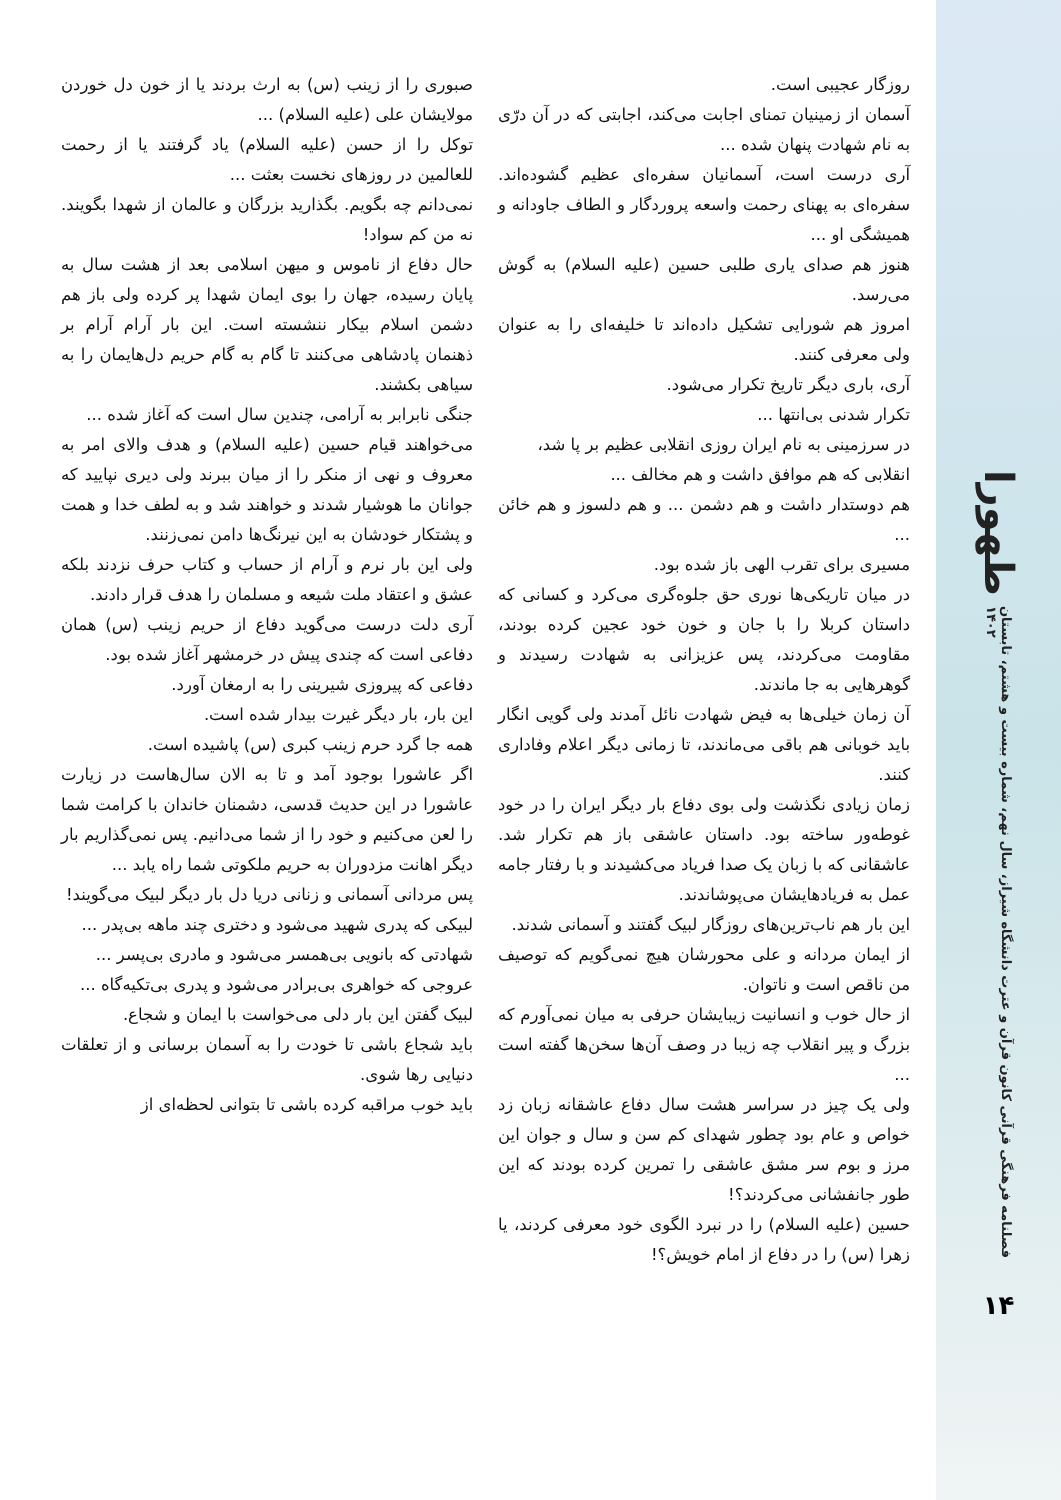طهورا
فصلنامه فرهنگی قرآنی کانون قرآن و عترت دانشگاه شیراز، سال نهم، شماره بیست و هشتم، تابستان ۱۴۰۲
۱۴
روزگار عجیبی است.
آسمان از زمینیان تمنای اجابت می‌کند، اجابتی که در آن درّی به نام شهادت پنهان شده ...
آری درست است، آسمانیان سفره‌ای عظیم گشوده‌اند. سفره‌ای به پهنای رحمت واسعه پروردگار و الطاف جاودانه و همیشگی او ...
هنوز هم صدای یاری طلبی حسین (علیه السلام) به گوش می‌رسد.
امروز هم شورایی تشکیل داده‌اند تا خلیفه‌ای را به عنوان ولی معرفی کنند.
آری، باری دیگر تاریخ تکرار می‌شود.
تکرار شدنی بی‌انتها ...
در سرزمینی به نام ایران روزی انقلابی عظیم بر پا شد،
انقلابی که هم موافق داشت و هم مخالف ...
هم دوستدار داشت و هم دشمن ... و هم دلسوز و هم خائن ...
مسیری برای تقرب الهی باز شده بود.
در میان تاریکی‌ها نوری حق جلوه‌گری می‌کرد و کسانی که داستان کربلا را با جان و خون خود عجین کرده بودند، مقاومت می‌کردند، پس عزیزانی به شهادت رسیدند و گوهرهایی به جا ماندند.
آن زمان خیلی‌ها به فیض شهادت نائل آمدند ولی گویی انگار باید خوبانی هم باقی می‌ماندند، تا زمانی دیگر اعلام وفاداری کنند.
زمان زیادی نگذشت ولی بوی دفاع بار دیگر ایران را در خود غوطه‌ور ساخته بود. داستان عاشقی باز هم تکرار شد. عاشقانی که با زبان یک صدا فریاد می‌کشیدند و با رفتار جامه عمل به فریادهایشان می‌پوشاندند.
این بار هم ناب‌ترین‌های روزگار لبیک گفتند و آسمانی شدند.
از ایمان مردانه و علی محورشان هیچ نمی‌گویم که توصیف من ناقص است و ناتوان.
از حال خوب و انسانیت زیبایشان حرفی به میان نمی‌آورم که بزرگ و پیر انقلاب چه زیبا در وصف آن‌ها سخن‌ها گفته است ...
ولی یک چیز در سراسر هشت سال دفاع عاشقانه زبان زد خواص و عام بود چطور شهدای کم سن و سال و جوان این مرز و بوم سر مشق عاشقی را تمرین کرده بودند که این طور جانفشانی می‌کردند؟!
حسین (علیه السلام) را در نبرد الگوی خود معرفی کردند، یا زهرا (س) را در دفاع از امام خویش؟!
صبوری را از زینب (س) به ارث بردند یا از خون دل خوردن مولایشان علی (علیه السلام) ...
توکل را از حسن (علیه السلام) یاد گرفتند یا از رحمت للعالمین در روزهای نخست بعثت ...
نمی‌دانم چه بگویم. بگذارید بزرگان و عالمان از شهدا بگویند. نه من کم سواد!
حال دفاع از ناموس و میهن اسلامی بعد از هشت سال به پایان رسیده، جهان را بوی ایمان شهدا پر کرده ولی باز هم دشمن اسلام بیکار ننشسته است. این بار آرام آرام بر ذهنمان پادشاهی می‌کنند تا گام به گام حریم دل‌هایمان را به سیاهی بکشند.
جنگی نابرابر به آرامی، چندین سال است که آغاز شده ...
می‌خواهند قیام حسین (علیه السلام) و هدف والای امر به معروف و نهی از منکر را از میان ببرند ولی دیری نپایید که جوانان ما هوشیار شدند و خواهند شد و به لطف خدا و همت و پشتکار خودشان به این نیرنگ‌ها دامن نمی‌زنند.
ولی این بار نرم و آرام از حساب و کتاب حرف نزدند بلکه عشق و اعتقاد ملت شیعه و مسلمان را هدف قرار دادند.
آری دلت درست می‌گوید دفاع از حریم زینب (س) همان دفاعی است که چندی پیش در خرمشهر آغاز شده بود.
دفاعی که پیروزی شیرینی را به ارمغان آورد.
این بار، بار دیگر غیرت بیدار شده است.
همه جا گرد حرم زینب کبری (س) پاشیده است.
اگر عاشورا بوجود آمد و تا به الان سال‌هاست در زیارت عاشورا در این حدیث قدسی، دشمنان خاندان با کرامت شما را لعن می‌کنیم و خود را از شما می‌دانیم. پس نمی‌گذاریم بار دیگر اهانت مزدوران به حریم ملکوتی شما راه یابد ...
پس مردانی آسمانی و زنانی دریا دل بار دیگر لبیک می‌گویند!
لبیکی که پدری شهید می‌شود و دختری چند ماهه بی‌پدر ...
شهادتی که بانویی بی‌همسر می‌شود و مادری بی‌پسر ...
عروجی که خواهری بی‌برادر می‌شود و پدری بی‌تکیه‌گاه ...
لبیک گفتن این بار دلی می‌خواست با ایمان و شجاع.
باید شجاع باشی تا خودت را به آسمان برسانی و از تعلقات دنیایی رها شوی.
باید خوب مراقبه کرده باشی تا بتوانی لحظه‌ای از